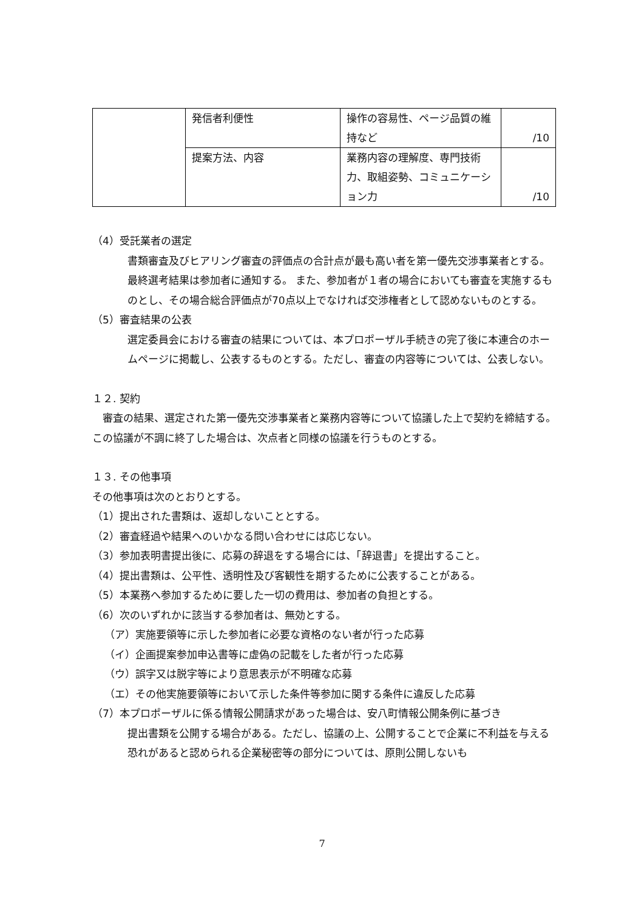| | 発信者利便性 | 操作の容易性、ページ品質の維持など | /10 |
| | 提案方法、内容 | 業務内容の理解度、専門技術力、取組姿勢、コミュニケーション力 | /10 |
（4）受託業者の選定
書類審査及びヒアリング審査の評価点の合計点が最も高い者を第一優先交渉事業者とする。
最終選考結果は参加者に通知する。 また、参加者が１者の場合においても審査を実施するものとし、その場合総合評価点が70点以上でなければ交渉権者として認めないものとする。
（5）審査結果の公表
選定委員会における審査の結果については、本プロポーザル手続きの完了後に本連合のホームページに掲載し、公表するものとする。ただし、審査の内容等については、公表しない。
１２. 契約
　審査の結果、選定された第一優先交渉事業者と業務内容等について協議した上で契約を締結する。この協議が不調に終了した場合は、次点者と同様の協議を行うものとする。
１３. その他事項
その他事項は次のとおりとする。
（1）提出された書類は、返却しないこととする。
（2）審査経過や結果へのいかなる問い合わせには応じない。
（3）参加表明書提出後に、応募の辞退をする場合には、「辞退書」を提出すること。
（4）提出書類は、公平性、透明性及び客観性を期するために公表することがある。
（5）本業務へ参加するために要した一切の費用は、参加者の負担とする。
（6）次のいずれかに該当する参加者は、無効とする。
（ア）実施要領等に示した参加者に必要な資格のない者が行った応募
（イ）企画提案参加申込書等に虚偽の記載をした者が行った応募
（ウ）誤字又は脱字等により意思表示が不明確な応募
（エ）その他実施要領等において示した条件等参加に関する条件に違反した応募
（7）本プロポーザルに係る情報公開請求があった場合は、安八町情報公開条例に基づき
提出書類を公開する場合がある。ただし、協議の上、公開することで企業に不利益を与える恐れがあると認められる企業秘密等の部分については、原則公開しないも
7